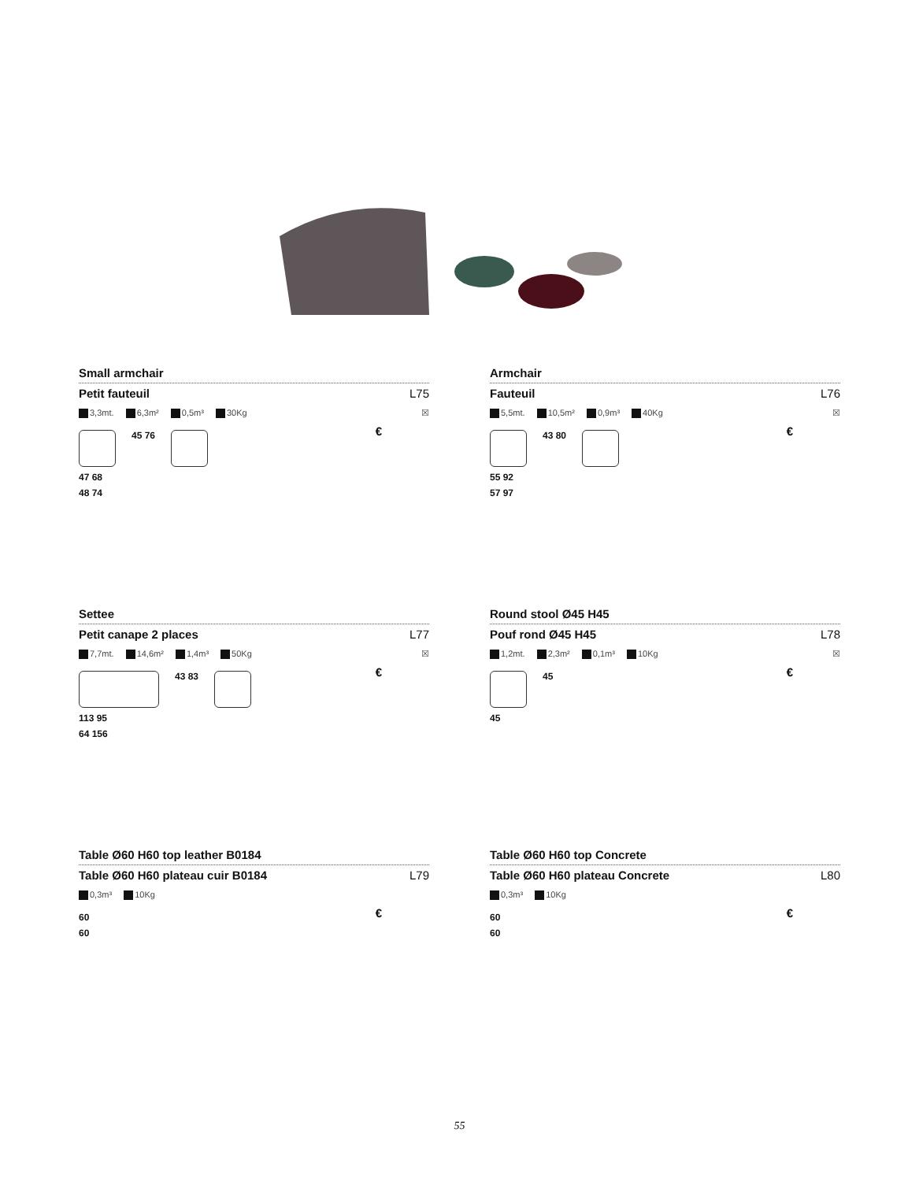Small armchair
Petit fauteuil L75
3,3mt. 6,3m² 0,5m³ 30Kg ☒
€
45 76
47 68
48 74
Armchair
Fauteuil L76
5,5mt. 10,5m² 0,9m³ 40Kg ☒
€
43 80
55 92
57 97
Settee
Petit canape 2 places L77
7,7mt. 14,6m² 1,4m³ 50Kg ☒
€
43 83
113 95
64 156
Round stool Ø45 H45
Pouf rond Ø45 H45 L78
1,2mt. 2,3m² 0,1m³ 10Kg ☒
€
45
45
Table Ø60 H60 top leather B0184
Table Ø60 H60 plateau cuir B0184 L79
0,3m³ 10Kg
€
60
60
Table Ø60 H60 top Concrete
Table Ø60 H60 plateau Concrete L80
0,3m³ 10Kg
€
60
60
55